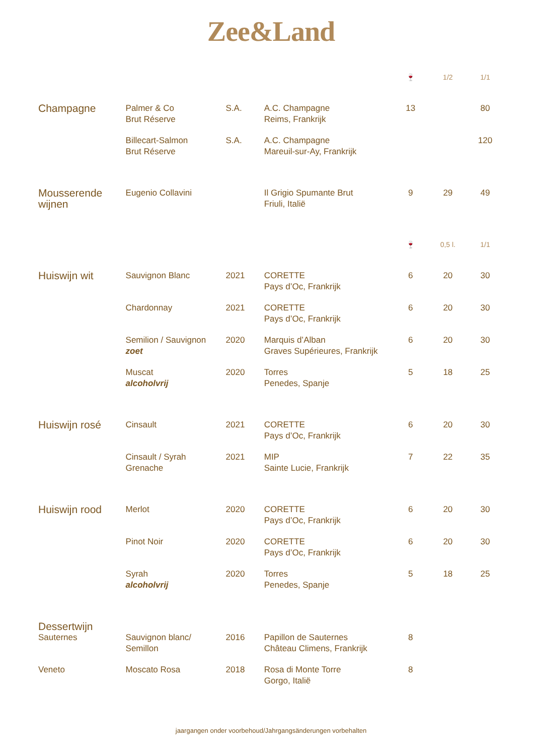Zee&Land
| | | | | 🍷 | 1/2 | 1/1 |
| --- | --- | --- | --- | --- | --- | --- |
| Champagne | Palmer & Co Brut Réserve | S.A. | A.C. Champagne Reims, Frankrijk | 13 | | 80 |
| | Billecart-Salmon Brut Réserve | S.A. | A.C. Champagne Mareuil-sur-Ay, Frankrijk | | | 120 |
| Mousserende wijnen | Eugenio Collavini | | Il Grigio Spumante Brut Friuli, Italië | 9 | 29 | 49 |
| | | | | 🍷 | 0,5 l. | 1/1 |
| Huiswijn wit | Sauvignon Blanc | 2021 | CORETTE Pays d’Oc, Frankrijk | 6 | 20 | 30 |
| | Chardonnay | 2021 | CORETTE Pays d’Oc, Frankrijk | 6 | 20 | 30 |
| | Semilion / Sauvignon zoet | 2020 | Marquis d’Alban Graves Supérieures, Frankrijk | 6 | 20 | 30 |
| | Muscat alcoholvrij | 2020 | Torres Penedes, Spanje | 5 | 18 | 25 |
| Huiswijn rosé | Cinsault | 2021 | CORETTE Pays d’Oc, Frankrijk | 6 | 20 | 30 |
| | Cinsault / Syrah Grenache | 2021 | MIP Sainte Lucie, Frankrijk | 7 | 22 | 35 |
| Huiswijn rood | Merlot | 2020 | CORETTE Pays d’Oc, Frankrijk | 6 | 20 | 30 |
| | Pinot Noir | 2020 | CORETTE Pays d’Oc, Frankrijk | 6 | 20 | 30 |
| | Syrah alcoholvrij | 2020 | Torres Penedes, Spanje | 5 | 18 | 25 |
| Dessertwijn | | | | | | |
| Sauternes | Sauvignon blanc/ Semillon | 2016 | Papillon de Sauternes Château Climens, Frankrijk | 8 | | |
| Veneto | Moscato Rosa | 2018 | Rosa di Monte Torre Gorgo, Italië | 8 | | |
jaargangen onder voorbehoud/Jahrgangsänderungen vorbehalten